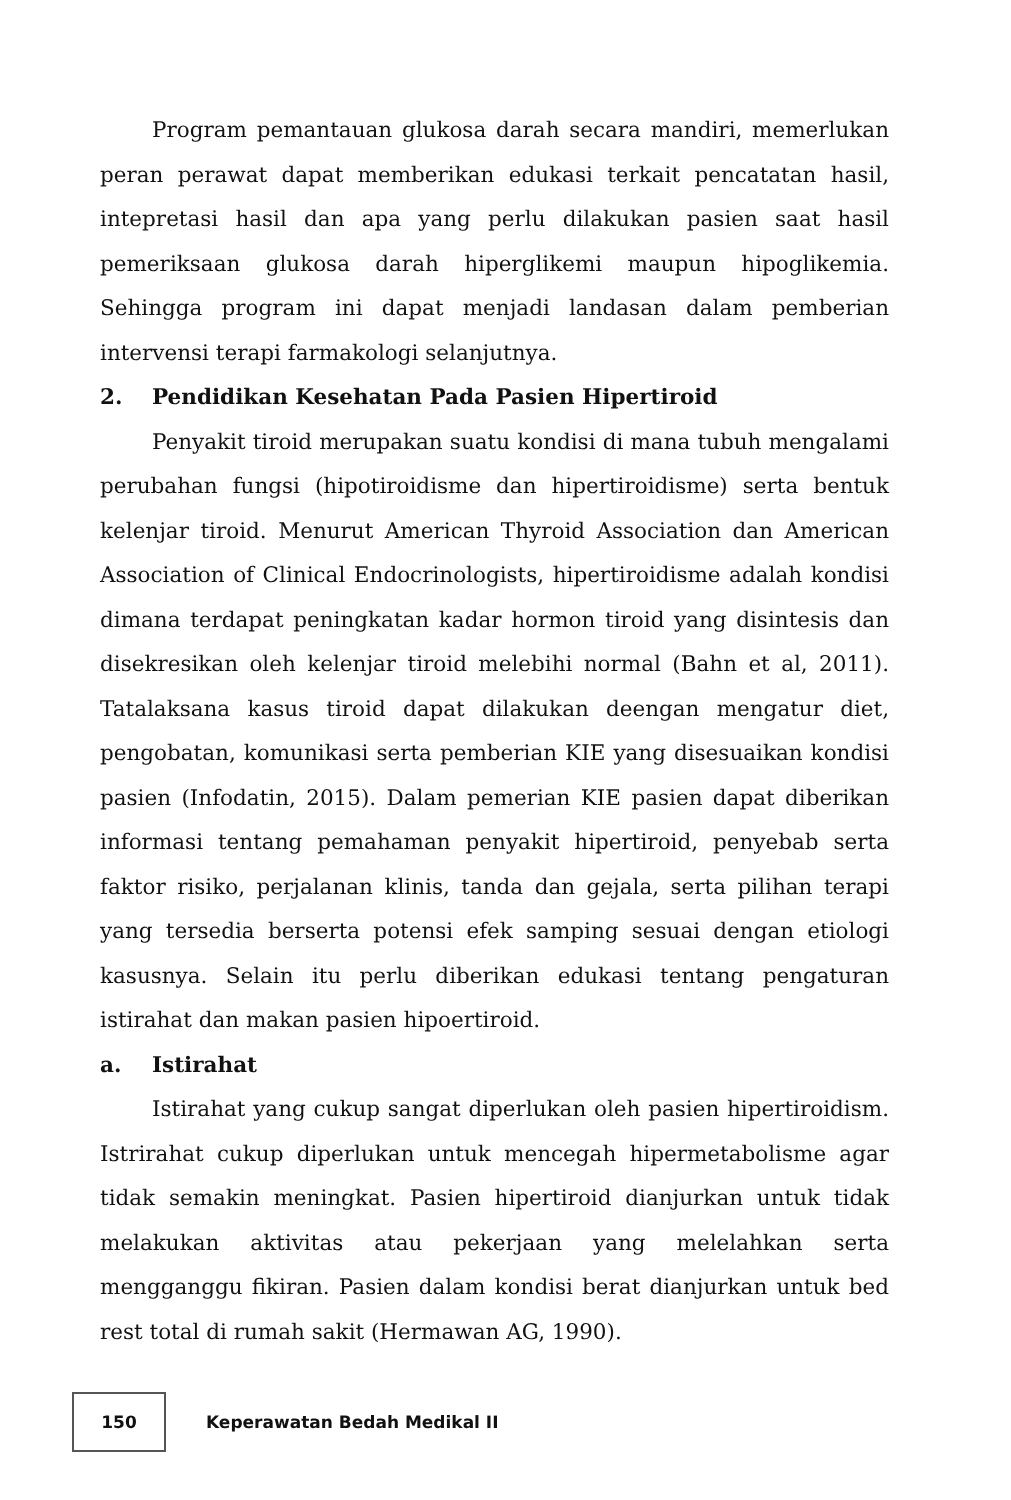Program pemantauan glukosa darah secara mandiri, memerlukan peran perawat dapat memberikan edukasi terkait pencatatan hasil, intepretasi hasil dan apa yang perlu dilakukan pasien saat hasil pemeriksaan glukosa darah hiperglikemi maupun hipoglikemia. Sehingga program ini dapat menjadi landasan dalam pemberian intervensi terapi farmakologi selanjutnya.
2. Pendidikan Kesehatan Pada Pasien Hipertiroid
Penyakit tiroid merupakan suatu kondisi di mana tubuh mengalami perubahan fungsi (hipotiroidisme dan hipertiroidisme) serta bentuk kelenjar tiroid. Menurut American Thyroid Association dan American Association of Clinical Endocrinologists, hipertiroidisme adalah kondisi dimana terdapat peningkatan kadar hormon tiroid yang disintesis dan disekresikan oleh kelenjar tiroid melebihi normal (Bahn et al, 2011). Tatalaksana kasus tiroid dapat dilakukan deengan mengatur diet, pengobatan, komunikasi serta pemberian KIE yang disesuaikan kondisi pasien (Infodatin, 2015). Dalam pemerian KIE pasien dapat diberikan informasi tentang pemahaman penyakit hipertiroid, penyebab serta faktor risiko, perjalanan klinis, tanda dan gejala, serta pilihan terapi yang tersedia berserta potensi efek samping sesuai dengan etiologi kasusnya. Selain itu perlu diberikan edukasi tentang pengaturan istirahat dan makan pasien hipoertiroid.
a. Istirahat
Istirahat yang cukup sangat diperlukan oleh pasien hipertiroidism. Istrirahat cukup diperlukan untuk mencegah hipermetabolisme agar tidak semakin meningkat. Pasien hipertiroid dianjurkan untuk tidak melakukan aktivitas atau pekerjaan yang melelahkan serta mengganggu fikiran. Pasien dalam kondisi berat dianjurkan untuk bed rest total di rumah sakit (Hermawan AG, 1990).
150
Keperawatan Bedah Medikal II